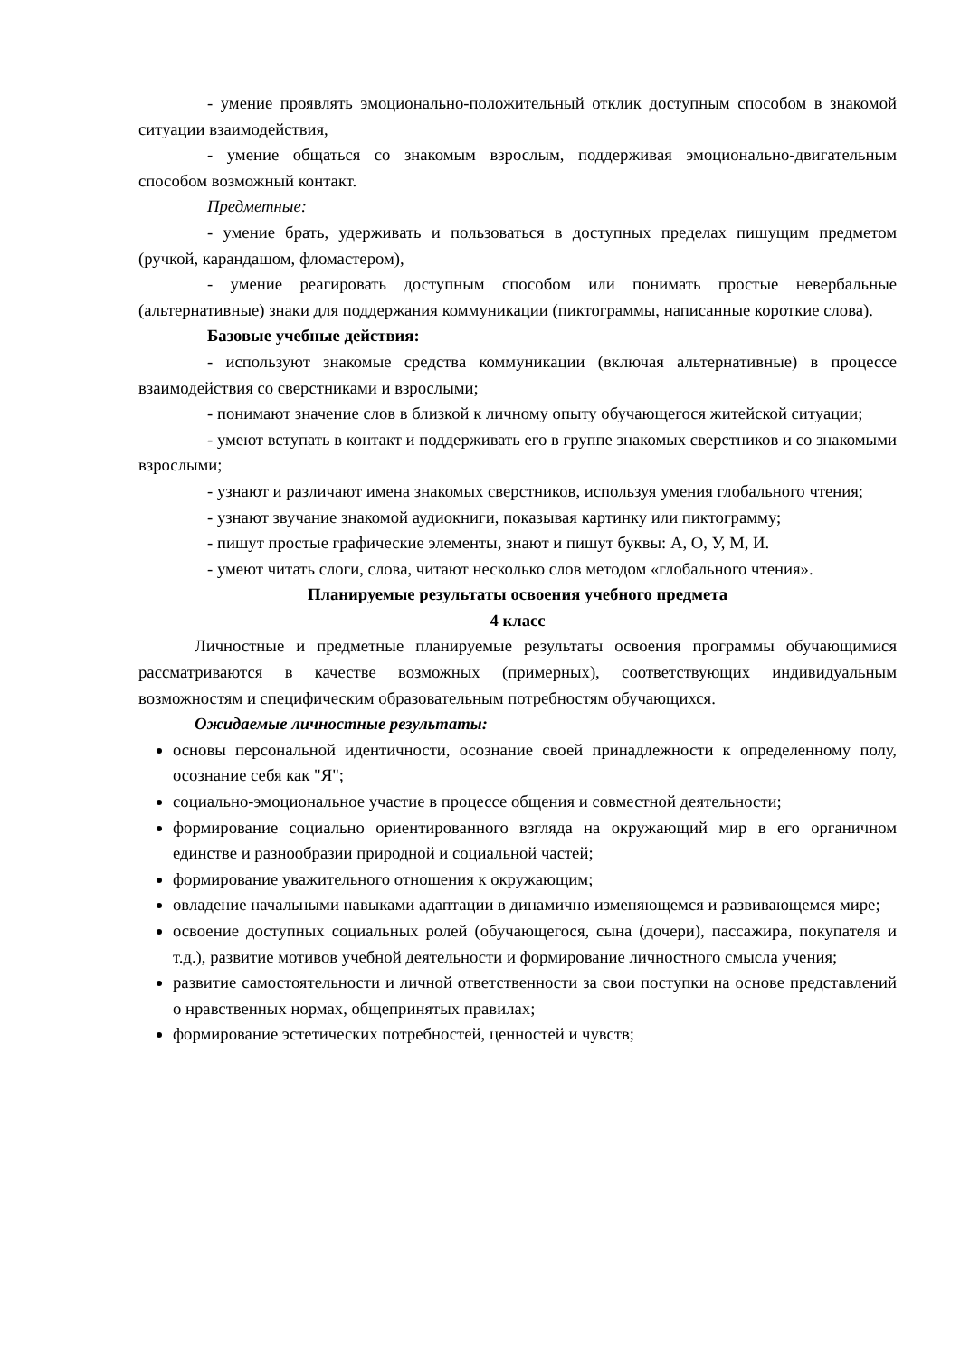- умение проявлять эмоционально-положительный отклик доступным способом в знакомой ситуации взаимодействия,
- умение общаться со знакомым взрослым, поддерживая эмоционально-двигательным способом возможный контакт.
Предметные:
- умение брать, удерживать и пользоваться в доступных пределах пишущим предметом (ручкой, карандашом, фломастером),
- умение реагировать доступным способом или понимать простые невербальные (альтернативные) знаки для поддержания коммуникации (пиктограммы, написанные короткие слова).
Базовые учебные действия:
- используют знакомые средства коммуникации (включая альтернативные) в процессе взаимодействия со сверстниками и взрослыми;
- понимают значение слов в близкой к личному опыту обучающегося житейской ситуации;
- умеют вступать в контакт и поддерживать его в группе знакомых сверстников и со знакомыми взрослыми;
- узнают и различают имена знакомых сверстников, используя умения глобального чтения;
- узнают звучание знакомой аудиокниги, показывая картинку или пиктограмму;
- пишут простые графические элементы, знают и пишут буквы: А, О, У, М, И.
- умеют читать слоги, слова, читают несколько слов методом «глобального чтения».
Планируемые результаты освоения учебного предмета
4 класс
Личностные и предметные планируемые результаты освоения программы обучающимися рассматриваются в качестве возможных (примерных), соответствующих индивидуальным возможностям и специфическим образовательным потребностям обучающихся.
Ожидаемые личностные результаты:
основы персональной идентичности, осознание своей принадлежности к определенному полу, осознание себя как "Я";
социально-эмоциональное участие в процессе общения и совместной деятельности;
формирование социально ориентированного взгляда на окружающий мир в его органичном единстве и разнообразии природной и социальной частей;
формирование уважительного отношения к окружающим;
овладение начальными навыками адаптации в динамично изменяющемся и развивающемся мире;
освоение доступных социальных ролей (обучающегося, сына (дочери), пассажира, покупателя и т.д.), развитие мотивов учебной деятельности и формирование личностного смысла учения;
развитие самостоятельности и личной ответственности за свои поступки на основе представлений о нравственных нормах, общепринятых правилах;
формирование эстетических потребностей, ценностей и чувств;